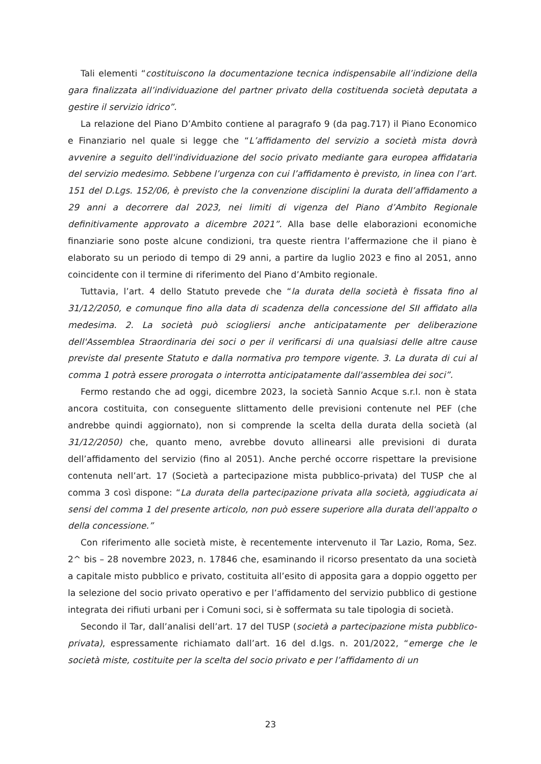Tali elementi “costituiscono la documentazione tecnica indispensabile all’indizione della gara finalizzata all’individuazione del partner privato della costituenda società deputata a gestire il servizio idrico”.
La relazione del Piano D’Ambito contiene al paragrafo 9 (da pag.717) il Piano Economico e Finanziario nel quale si legge che “L’affidamento del servizio a società mista dovrà avvenire a seguito dell'individuazione del socio privato mediante gara europea affidataria del servizio medesimo. Sebbene l’urgenza con cui l’affidamento è previsto, in linea con l’art. 151 del D.Lgs. 152/06, è previsto che la convenzione disciplini la durata dell’affidamento a 29 anni a decorrere dal 2023, nei limiti di vigenza del Piano d’Ambito Regionale definitivamente approvato a dicembre 2021”. Alla base delle elaborazioni economiche finanziarie sono poste alcune condizioni, tra queste rientra l’affermazione che il piano è elaborato su un periodo di tempo di 29 anni, a partire da luglio 2023 e fino al 2051, anno coincidente con il termine di riferimento del Piano d’Ambito regionale.
Tuttavia, l’art. 4 dello Statuto prevede che “la durata della società è fissata fino al 31/12/2050, e comunque fino alla data di scadenza della concessione del SII affidato alla medesima. 2. La società può sciogliersi anche anticipatamente per deliberazione dell'Assemblea Straordinaria dei soci o per il verificarsi di una qualsiasi delle altre cause previste dal presente Statuto e dalla normativa pro tempore vigente. 3. La durata di cui al comma 1 potrà essere prorogata o interrotta anticipatamente dall'assemblea dei soci”.
Fermo restando che ad oggi, dicembre 2023, la società Sannio Acque s.r.l. non è stata ancora costituita, con conseguente slittamento delle previsioni contenute nel PEF (che andrebbe quindi aggiornato), non si comprende la scelta della durata della società (al 31/12/2050) che, quanto meno, avrebbe dovuto allinearsi alle previsioni di durata dell’affidamento del servizio (fino al 2051). Anche perché occorre rispettare la previsione contenuta nell’art. 17 (Società a partecipazione mista pubblico-privata) del TUSP che al comma 3 così dispone: “La durata della partecipazione privata alla società, aggiudicata ai sensi del comma 1 del presente articolo, non può essere superiore alla durata dell'appalto o della concessione.”
Con riferimento alle società miste, è recentemente intervenuto il Tar Lazio, Roma, Sez. 2^ bis – 28 novembre 2023, n. 17846 che, esaminando il ricorso presentato da una società a capitale misto pubblico e privato, costituita all’esito di apposita gara a doppio oggetto per la selezione del socio privato operativo e per l’affidamento del servizio pubblico di gestione integrata dei rifiuti urbani per i Comuni soci, si è soffermata su tale tipologia di società.
Secondo il Tar, dall’analisi dell’art. 17 del TUSP (società a partecipazione mista pubblico-privata), espressamente richiamato dall’art. 16 del d.lgs. n. 201/2022, “emerge che le società miste, costituite per la scelta del socio privato e per l’affidamento di un
23